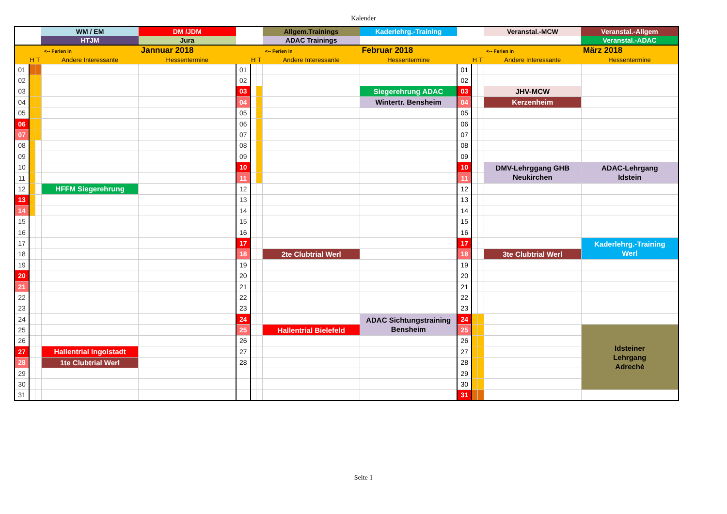Kalender
| | | | WM / EM | DM /JDM | | | | Allgem.Trainings | Kaderlehrg.-Training | | | | Veranstal.-MCW | Veranstal.-Allgem |
| | | | HTJM | Jura | | | | ADAC Trainings | | | | | | Veranstal.-ADAC |
| <-- Ferien in Jannuar 2018 | | | | | <-- Ferien in Februar 2018 | | | | | <-- Ferien in März 2018 | | | | |
| | H | T | Andere Interessante | Hessentermine | | H | T | Andere Interessante | Hessentermine | | H | T | Andere Interessante | Hessentermine |
| 01 | | | | | 01 | | | | | 01 | | | | |
| 02 | | | | | 02 | | | | | 02 | | | | |
| 03 | | | | | 03 | | | | Siegerehrung ADAC | 03 | | | JHV-MCW | |
| 04 | | | | | 04 | | | | Wintertr. Bensheim | 04 | | | Kerzenheim | |
| 05 | | | | | 05 | | | | | 05 | | | | |
| 06 | | | | | 06 | | | | | 06 | | | | |
| 07 | | | | | 07 | | | | | 07 | | | | |
| 08 | | | | | 08 | | | | | 08 | | | | |
| 09 | | | | | 09 | | | | | 09 | | | | |
| 10 | | | | | 10 | | | | | 10 | | | DMV-Lehrggang GHB Neukirchen | ADAC-Lehrgang Idstein |
| 11 | | | | | 11 | | | | | 11 | | | | |
| 12 | | | HFFM Siegerehrung | | 12 | | | | | 12 | | | | |
| 13 | | | | | 13 | | | | | 13 | | | | |
| 14 | | | | | 14 | | | | | 14 | | | | |
| 15 | | | | | 15 | | | | | 15 | | | | |
| 16 | | | | | 16 | | | | | 16 | | | | |
| 17 | | | | | 17 | | | | | 17 | | | | Kaderlehrg.-Training Werl |
| 18 | | | | | 18 | | | 2te Clubtrial Werl | | 18 | | | 3te Clubtrial Werl | |
| 19 | | | | | 19 | | | | | 19 | | | | |
| 20 | | | | | 20 | | | | | 20 | | | | |
| 21 | | | | | 21 | | | | | 21 | | | | |
| 22 | | | | | 22 | | | | | 22 | | | | |
| 23 | | | | | 23 | | | | | 23 | | | | |
| 24 | | | | | 24 | | | | ADAC Sichtungstraining Bensheim | 24 | | | | |
| 25 | | | | | 25 | | | Hallentrial Bielefeld | | 25 | | | | Idsteiner Lehrgang Adrechè |
| 26 | | | | | 26 | | | | | 26 | | | | |
| 27 | | | Hallentrial Ingolstadt | | 27 | | | | | 27 | | | | |
| 28 | | | 1te Clubtrial Werl | | 28 | | | | | 28 | | | | |
| 29 | | | | | | | | | | 29 | | | | |
| 30 | | | | | | | | | | 30 | | | | |
| 31 | | | | | | | | | | 31 | | | | |
Seite 1